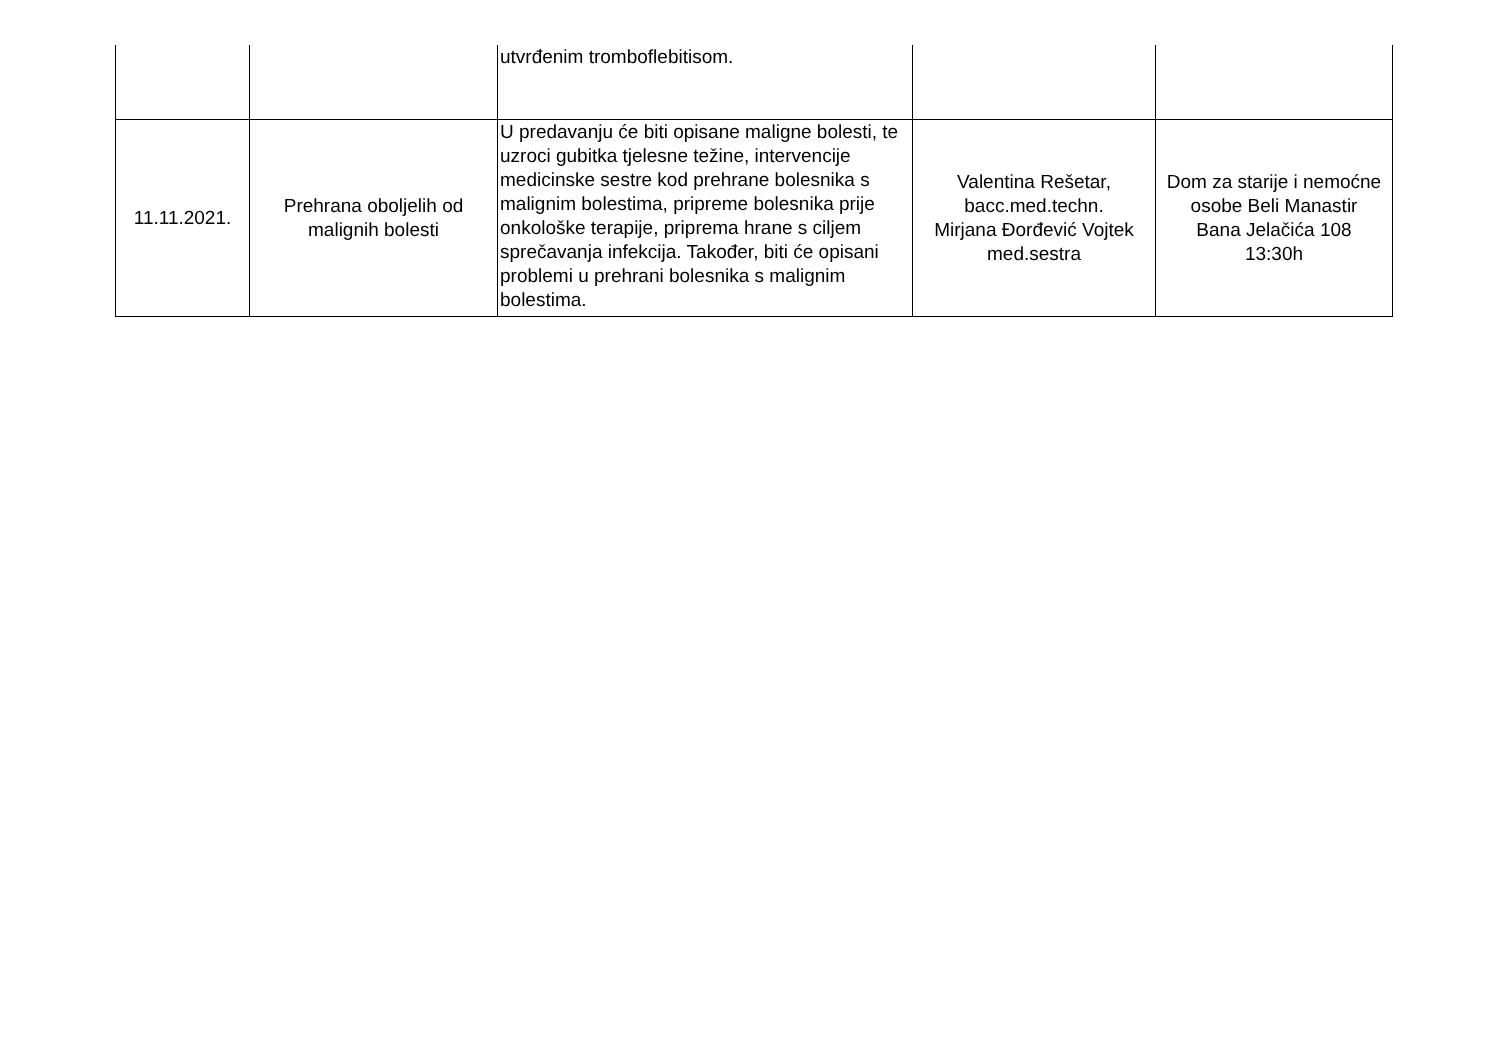| | | utvrđenim tromboflebitisom. | | |
| 11.11.2021. | Prehrana oboljelih od malignih bolesti | U predavanju će biti opisane maligne bolesti, te uzroci gubitka tjelesne težine, intervencije medicinske sestre kod prehrane bolesnika s malignim bolestima, pripreme bolesnika prije onkološke terapije, priprema hrane s ciljem sprečavanja infekcija. Također, biti će opisani problemi u prehrani bolesnika s malignim bolestima. | Valentina Rešetar, bacc.med.techn. Mirjana Đorđević Vojtek med.sestra | Dom za starije i nemoćne osobe Beli Manastir Bana Jelačića 108 13:30h |